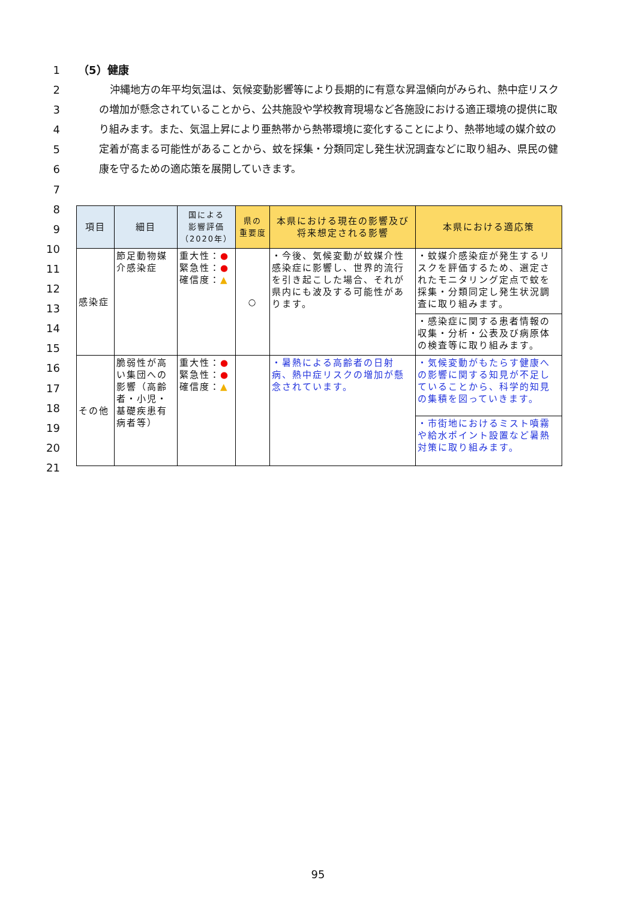1
2
3
4
5
6
7
8
9
10
11
12
13
14
15
16
17
18
19
20
21
（5）健康
沖縄地方の年平均気温は、気候変動影響等により長期的に有意な昇温傾向がみられ、熱中症リスクの増加が懸念されていることから、公共施設や学校教育現場など各施設における適正環境の提供に取り組みます。また、気温上昇により亜熱帯から熱帯環境に変化することにより、熱帯地域の媒介蚊の定着が高まる可能性があることから、蚊を採集・分類同定し発生状況調査などに取り組み、県民の健康を守るための適応策を展開していきます。
| 項目 | 細目 | 国による 影響評価 （2020年） | 県の 重要度 | 本県における現在の影響及び将来想定される影響 | 本県における適応策 |
| --- | --- | --- | --- | --- | --- |
| 感染症 | 節足動物媒介感染症 | 重大性： ● 緊急性： ● 確信度： ▲ | ○ | ・今後、気候変動が蚊媒介性感染症に影響し、世界的流行を引き起こした場合、それが県内にも波及する可能性があります。 | ・蚊媒介感染症が発生するリスクを評価するため、選定されたモニタリング定点で蚊を採集・分類同定し発生状況調査に取り組みます。 |
| | | | | | ・感染症に関する患者情報の収集・分析・公表及び病原体の検査等に取り組みます。 |
| その他 | 脆弱性が高い集団への影響（高齢者・小児・基礎疾患有病者等） | 重大性： ● 緊急性： ● 確信度： ▲ | | ・暑熱による高齢者の日射病、熱中症リスクの増加が懸念されています。 | ・気候変動がもたらす健康への影響に関する知見が不足していることから、科学的知見の集積を図っていきます。 |
| | | | | | ・市街地におけるミスト噴霧や給水ポイント設置など暑熱対策に取り組みます。 |
95